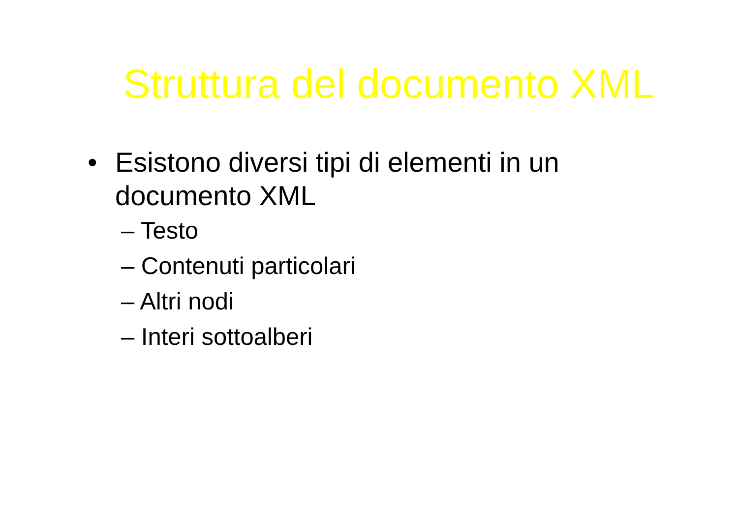Struttura del documento XML
• Esistono diversi tipi di elementi in un documento XML
– Testo
– Contenuti particolari
– Altri nodi
– Interi sottoalberi